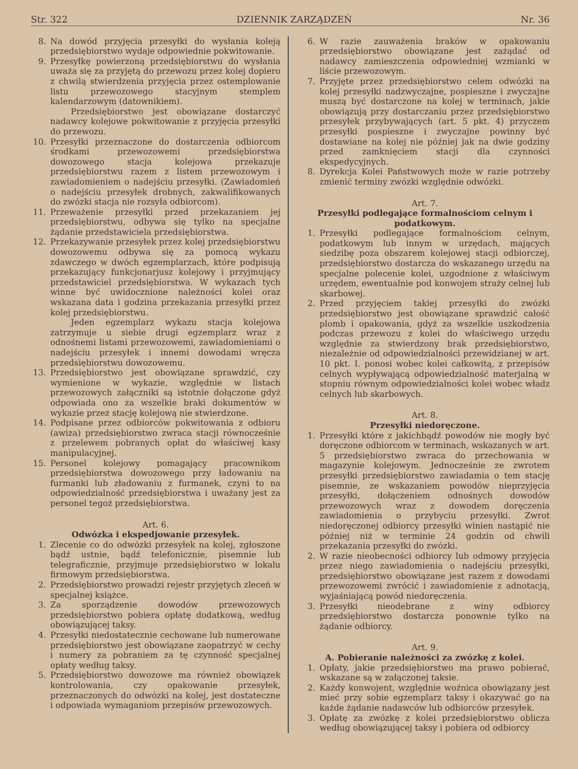Str. 322 DZIENNIK ZARZĄDZEŃ Nr. 36
8. Na dowód przyjęcia przesyłki do wysłania koleją przedsiębiorstwo wydaje odpowiednie pokwitowanie.
9. Przesyłkę powierzoną przedsiębiorstwu do wysłania uważa się za przyjętą do przewozu przez kolej dopiero z chwilą stwierdzenia przyjęcia przez ostemplowanie listu przewozowego stacyjnym stemplem kalendarzowym (datownikiem).
Przedsiębiorstwo jest obowiązane dostarczyć nadawcy kolejowe pokwitowanie z przyjęcia przesyłki do przewozu.
10. Przesyłki przeznaczone do dostarczenia odbiorcom środkami przewozowemi przedsiębiorstwa dowozowego stacja kolejowa przekazuje przedsiębiorstwu razem z listem przewozowym i zawiadomieniem o nadejściu przesyłki. (Zawiadomień o nadejściu przesyłek drobnych, zakwalifikowanych do zwózki stacja nie rozsyła odbiorcom).
11. Przeważenie przesyłki przed przekazaniem jej przedsiębiorstwu, odbywa się tylko na specjalne żądanie przedstawiciela przedsiębiorstwa.
12. Przekazywanie przesyłek przez kolej przedsiębiorstwu dowozowemu odbywa się za pomocą wykazu zdawczego w dwóch egzemplarzach, które podpisują przekazujący funkcjonarjusz kolejowy i przyjmujący przedstawiciel przedsiębiorstwa. W wykazach tych winne być uwidocznione należności kolei oraz wskazana data i godzina przekazania przesyłki przez kolej przedsiębiorstwu.
Jeden egzemplarz wykazu stacja kolejowa zatrzymuje u siebie drugi egzemplarz wraz z odnośnemi listami przewozowemi, zawiadomieniami o nadejściu przesyłek i innemi dowodami wręcza przedsiębiorstwu dowozowemu.
13. Przedsiębiorstwo jest obowiązane sprawdzić, czy wymienione w wykazie, względnie w listach przewozowych załączniki są istotnie dołączone gdyż odpowiada ono za wszelkie braki dokumentów w wykazie przez stację kolejową nie stwierdzone.
14. Podpisane przez odbiorców pokwitowania z odbioru (awiza) przedsiębiorstwo zwraca stacji równocześnie z przelewem pobranych opłat do właściwej kasy manipulacyjnej.
15. Personel kolejowy pomagający pracownikom przedsiębiorstwa dowozowego przy ładowaniu na furmanki lub zładowaniu z furmanek, czyni to na odpowiedzialność przedsiębiorstwa i uważany jest za personel tegoż przedsiębiorstwa.
Art. 6.
Odwózka i ekspedjowanie przesyłek.
1. Zlecenie co do odwózki przesyłek na kolej, zgłoszone bądź ustnie, bądź telefonicznie, pisemnie lub telegraficznie, przyjmuje przedsiębiorstwo w lokalu firmowym przedsiębiorstwa.
2. Przedsiębiorstwo prowadzi rejestr przyjętych zleceń w specjalnej książce.
3. Za sporządzenie dowodów przewozowych przedsiębiorstwo pobiera opłatę dodatkową, według obowiązującej taksy.
4. Przesyłki niedostatecznie cechowane lub numerowane przedsiębiorstwo jest obowiązane zaopatrzyć w cechy i numery za pobraniem za tę czynność specjalnej opłaty według taksy.
5. Przedsiębiorstwo dowozowe ma również obowiązek kontrolowania, czy opakowanie przesyłek, przeznaczonych do odwózki na kolej, jest dostateczne i odpowiada wymaganiom przepisów przewozowych.
6. W razie zauważenia braków w opakowaniu przedsiębiorstwo obowiązane jest zażądać od nadawcy zamieszczenia odpowiedniej wzmianki w liście przewozowym.
7. Przyjęte przez przedsiębiorstwo celem odwózki na kolej przesyłki nadzwyczajne, pospieszne i zwyczajne muszą być dostarczone na kolej w terminach, jakie obowiązują przy dostarczaniu przez przedsiębiorstwo przesyłek przybywających (art. 5 pkt. 4) przyczem przesyłki pospieszne i zwyczajne powinny być dostawiane na kolej nie później jak na dwie godziny przed zamknięciem stacji dla czynności ekspedycyjnych.
8. Dyrekcja Kolei Państwowych może w razie potrzeby zmienić terminy zwózki względnie odwózki.
Art. 7.
Przesyłki podlegające formalnościom celnym i podatkowym.
1. Przesyłki podlegające formalnościom celnym, podatkowym lub innym w urzędach, mających siedzibę poza obszarem kolejowej stacji odbiorczej, przedsiębiorstwo dostarcza do wskazanego urzędu na specjalne polecenie kolei, uzgodnione z właściwym urzędem, ewentualnie pod konwojem straży celnej lub skarbowej.
2. Przed przyjęciem takiej przesyłki do zwózki przedsiębiorstwo jest obowiązane sprawdzić całość plomb i opakowania, gdyż za wszelkie uszkodzenia podczas przewozu z kolei do właściwego urzędu względnie za stwierdzony brak przedsiębiorstwo, niezależnie od odpowiedzialności przewidzianej w art. 10 pkt. I. ponosi wobec kolei całkowitą, z przepisów celnych wypływającą odpowiedzialność materjalną w stopniu równym odpowiedzialności kolei wobec władz celnych lub skarbowych.
Art. 8.
Przesyłki niedoręczone.
1. Przesyłki które z jakichbądź powodów nie mogły być doręczone odbiorcom w terminach, wskazanych w art. 5 przedsiębiorstwo zwraca do przechowania w magazynie kolejowym. Jednocześnie ze zwrotem przesyłki przedsiębiorstwo zawiadamia o tem stację pisemnie, ze wskazaniem powodów nieprzyjęcia przesyłki, dołączeniem odnośnych dowodów przewozowych wraz z dowodem doręczenia zawiadomienia o przybyciu przesyłki. Zwrot niedoręczonej odbiorcy przesyłki winien nastąpić nie później niż w terminie 24 godzin od chwili przekazania przesyłki do zwózki.
2. W razie nieobecności odbiorcy lub odmowy przyjęcia przez niego zawiadomienia o nadejściu przesyłki, przedsiębiorstwo obowiązane jest razem z dowodami przewozowemi zwrócić i zawiadomienie z adnotacją, wyjaśniającą powód niedoręczenia.
3. Przesyłki nieodebrane z winy odbiorcy przedsiębiorstwo dostarcza ponownie tylko na żądanie odbiorcy.
Art. 9.
A. Pobieranie należności za zwózkę z kolei.
1. Opłaty, jakie przedsiębiorstwo ma prawo pobierać, wskazane są w załączonej taksie.
2. Każdy konwojent, względnie woźnica obowiązany jest mieć przy sobie egzemplarz taksy i okazywać go na każde żądanie nadawców lub odbiorców przesyłek.
3. Opłatę za zwózkę z kolei przedsiębiorstwo oblicza według obowiązującej taksy i pobiera od odbiorcy